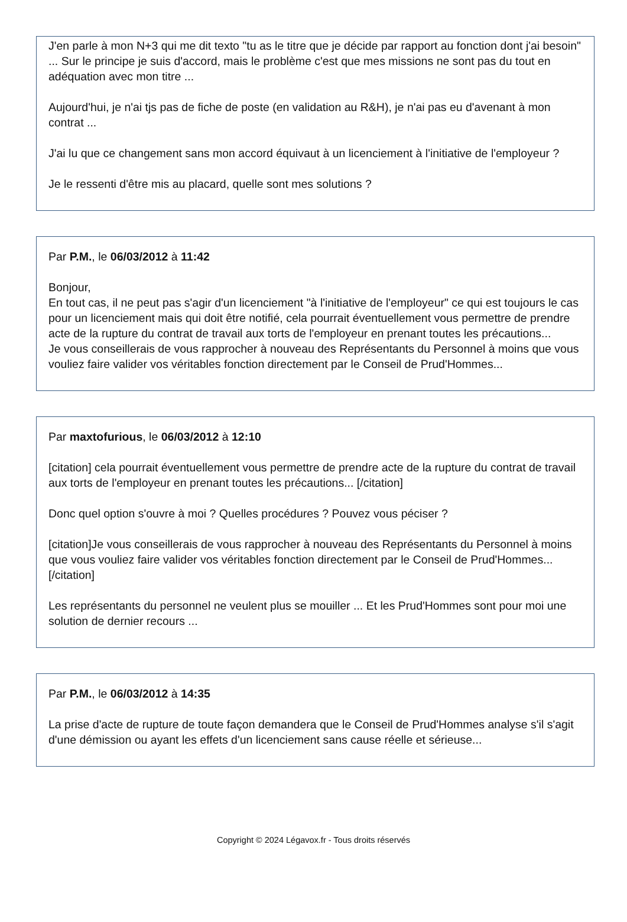J'en parle à mon N+3 qui me dit texto "tu as le titre que je décide par rapport au fonction dont j'ai besoin" ... Sur le principe je suis d'accord, mais le problème c'est que mes missions ne sont pas du tout en adéquation avec mon titre ...
Aujourd'hui, je n'ai tjs pas de fiche de poste (en validation au R&H), je n'ai pas eu d'avenant à mon contrat ...
J'ai lu que ce changement sans mon accord équivaut à un licenciement à l'initiative de l'employeur ?
Je le ressenti d'être mis au placard, quelle sont mes solutions ?
Par P.M., le 06/03/2012 à 11:42
Bonjour,
En tout cas, il ne peut pas s'agir d'un licenciement "à l'initiative de l'employeur" ce qui est toujours le cas pour un licenciement mais qui doit être notifié, cela pourrait éventuellement vous permettre de prendre acte de la rupture du contrat de travail aux torts de l'employeur en prenant toutes les précautions...
Je vous conseillerais de vous rapprocher à nouveau des Représentants du Personnel à moins que vous vouliez faire valider vos véritables fonction directement par le Conseil de Prud'Hommes...
Par maxtofurious, le 06/03/2012 à 12:10
[citation] cela pourrait éventuellement vous permettre de prendre acte de la rupture du contrat de travail aux torts de l'employeur en prenant toutes les précautions... [/citation]
Donc quel option s'ouvre à moi ? Quelles procédures ? Pouvez vous péciser ?
[citation]Je vous conseillerais de vous rapprocher à nouveau des Représentants du Personnel à moins que vous vouliez faire valider vos véritables fonction directement par le Conseil de Prud'Hommes...[/citation]
Les représentants du personnel ne veulent plus se mouiller ... Et les Prud'Hommes sont pour moi une solution de dernier recours ...
Par P.M., le 06/03/2012 à 14:35
La prise d'acte de rupture de toute façon demandera que le Conseil de Prud'Hommes analyse s'il s'agit d'une démission ou ayant les effets d'un licenciement sans cause réelle et sérieuse...
Copyright © 2024 Légavox.fr - Tous droits réservés